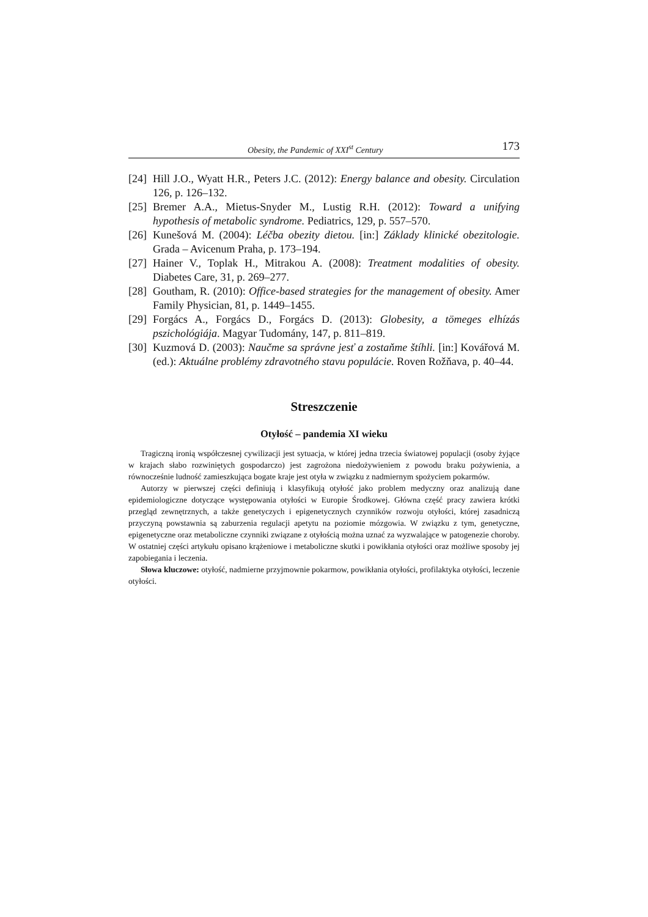Obesity, the Pandemic of XXI<sup>st</sup> Century 173
[24] Hill J.O., Wyatt H.R., Peters J.C. (2012): Energy balance and obesity. Circulation 126, p. 126–132.
[25] Bremer A.A., Mietus-Snyder M., Lustig R.H. (2012): Toward a unifying hypothesis of metabolic syndrome. Pediatrics, 129, p. 557–570.
[26] Kunešová M. (2004): Léčba obezity dietou. [in:] Základy klinické obezitologie. Grada – Avicenum Praha, p. 173–194.
[27] Hainer V., Toplak H., Mitrakou A. (2008): Treatment modalities of obesity. Diabetes Care, 31, p. 269–277.
[28] Goutham, R. (2010): Office-based strategies for the management of obesity. Amer Family Physician, 81, p. 1449–1455.
[29] Forgács A., Forgács D., Forgács D. (2013): Globesity, a tömeges elhízás pszichológiája. Magyar Tudomány, 147, p. 811–819.
[30] Kuzmová D. (2003): Naučme sa správne jesť a zostaňme štíhli. [in:] Kovářová M. (ed.): Aktuálne problémy zdravotného stavu populácie. Roven Rožňava, p. 40–44.
Streszczenie
Otyłość – pandemia XI wieku
Tragiczną ironią współczesnej cywilizacji jest sytuacja, w której jedna trzecia światowej populacji (osoby żyjące w krajach słabo rozwiniętych gospodarczo) jest zagrożona niedożywieniem z powodu braku pożywienia, a równocześnie ludność zamieszkująca bogate kraje jest otyła w związku z nadmiernym spożyciem pokarmów.
Autorzy w pierwszej części definiują i klasyfikują otyłość jako problem medyczny oraz analizują dane epidemiologiczne dotyczące występowania otyłości w Europie Środkowej. Główna część pracy zawiera krótki przegląd zewnętrznych, a także genetyczych i epigenetycznych czynników rozwoju otyłości, której zasadniczą przyczyną powstawnia są zaburzenia regulacji apetytu na poziomie mózgowia. W związku z tym, genetyczne, epigenetyczne oraz metaboliczne czynniki związane z otyłością można uznać za wyzwalające w patogenezie choroby. W ostatniej części artykułu opisano krążeniowe i metaboliczne skutki i powikłania otyłości oraz możliwe sposoby jej zapobiegania i leczenia.
Słowa kluczowe: otyłość, nadmierne przyjmownie pokarmow, powikłania otyłości, profilaktyka otyłości, leczenie otyłości.